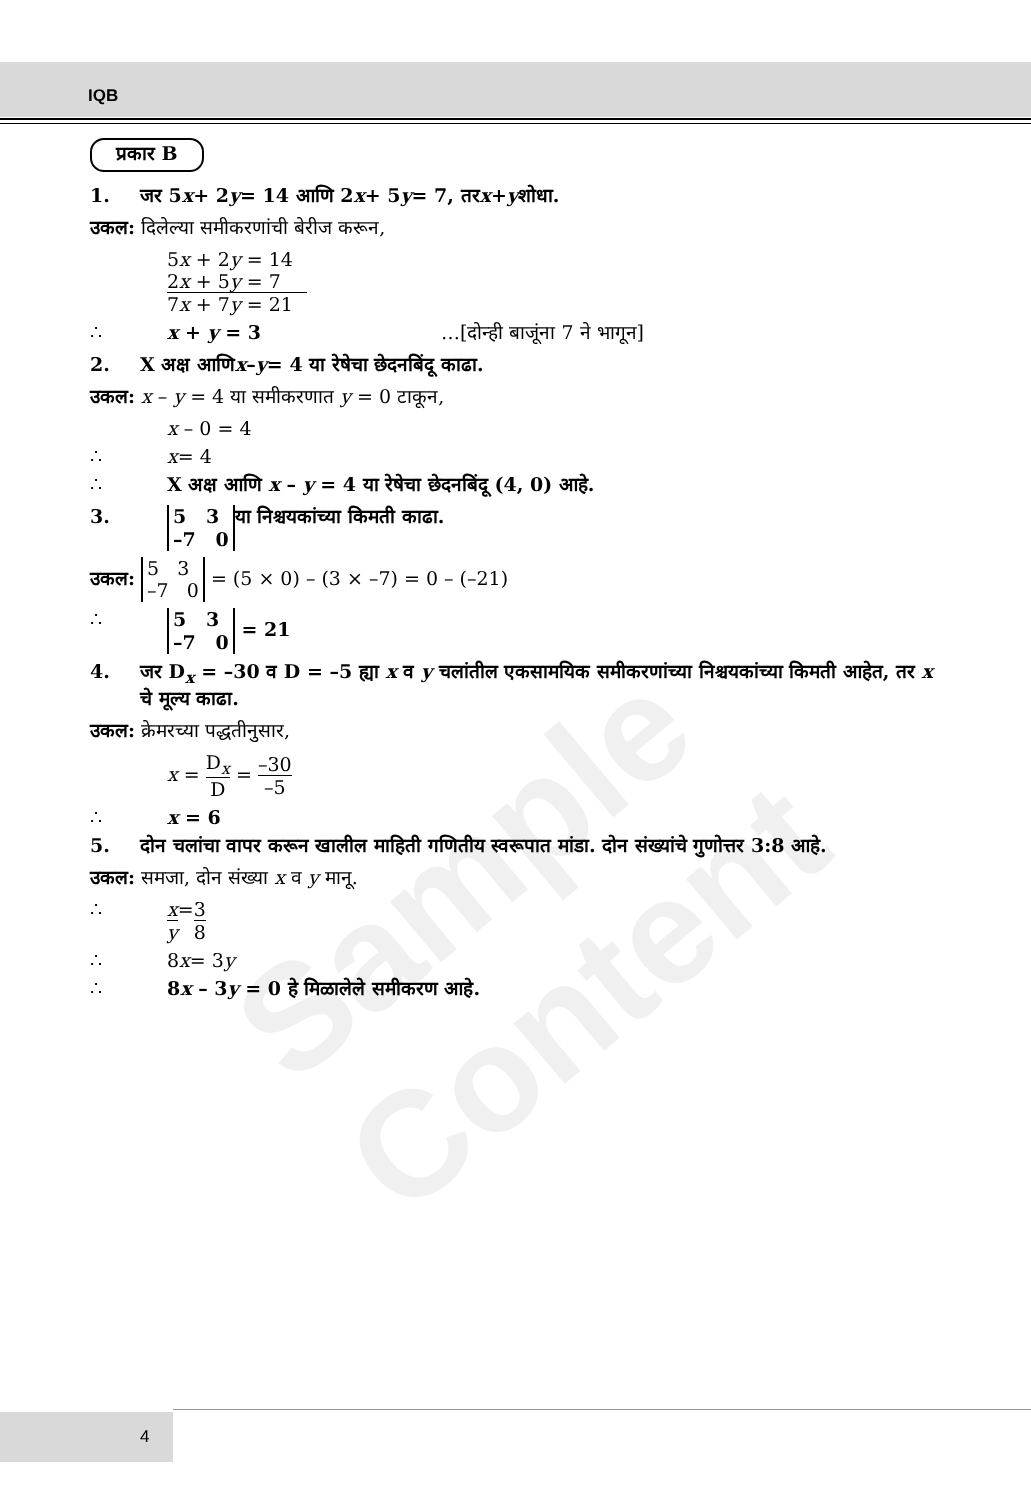IQB
प्रकार B
1. जर 5 x + 2 y = 14 आणि 2 x + 5 y = 7, तर x + y शोधा.
उकल: दिलेल्या समीकरणांची बेरीज करून,
5x + 2y = 14
2x + 5y = 7
7x + 7y = 21
∴ x + y = 3 …[दोन्ही बाजूंना 7 ने भागून]
2. X अक्ष आणि x – y = 4 या रेषेचा छेदनबिंदू काढा.
उकल: x – y = 4 या समीकरणात y = 0 टाकून,
x – 0 = 4
∴ x = 4
∴ X अक्ष आणि x – y = 4 या रेषेचा छेदनबिंदू (4, 0) आहे.
3. 5 3
–7 0 या निश्चयकांच्या किमती काढा.
उकल: 5 3
–7 0 = (5 × 0) – (3 × –7) = 0 – (–21)
∴ 5 3
–7 0 = 21
4. जर D<sub>x</sub> = –30 व D = –5 ह्या x व y चलांतील एकसामयिक समीकरणांच्या निश्चयकांच्या किमती आहेत, तर x चे मूल्य काढा.
उकल: क्रेमरच्या पद्धतीनुसार,
x = D<sub>x</sub> D = –30 –5
∴ x = 6
5. दोन चलांचा वापर करून खालील माहिती गणितीय स्वरूपात मांडा. दोन संख्यांचे गुणोत्तर 3:8 आहे.
उकल: समजा, दोन संख्या x व y मानू.
∴ x y = 3 8
∴ 8 x = 3 y
∴ 8x – 3y = 0 हे मिळालेले समीकरण आहे.
Sample Content
4